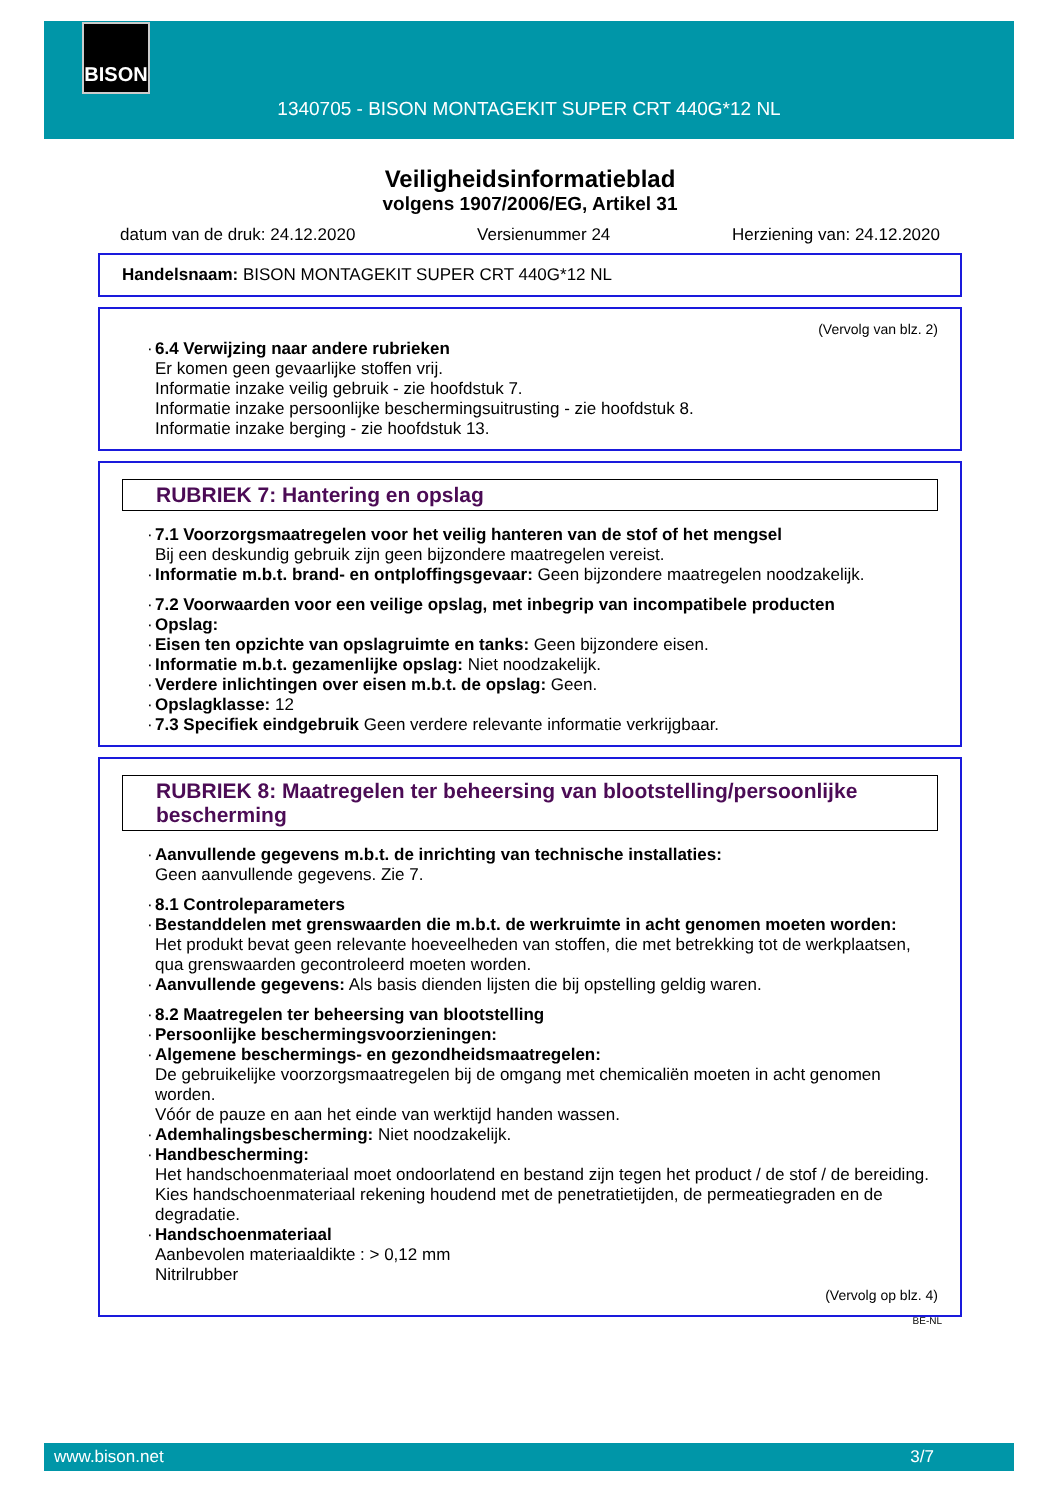BISON
1340705 - BISON MONTAGEKIT SUPER CRT 440G*12 NL
Veiligheidsinformatieblad
volgens 1907/2006/EG, Artikel 31
datum van de druk: 24.12.2020 Versienummer 24 Herziening van: 24.12.2020
Handelsnaam: BISON MONTAGEKIT SUPER CRT 440G*12 NL
(Vervolg van blz. 2)
· 6.4 Verwijzing naar andere rubrieken
Er komen geen gevaarlijke stoffen vrij.
Informatie inzake veilig gebruik - zie hoofdstuk 7.
Informatie inzake persoonlijke beschermingsuitrusting - zie hoofdstuk 8.
Informatie inzake berging - zie hoofdstuk 13.
RUBRIEK 7: Hantering en opslag
· 7.1 Voorzorgsmaatregelen voor het veilig hanteren van de stof of het mengsel
Bij een deskundig gebruik zijn geen bijzondere maatregelen vereist.
· Informatie m.b.t. brand- en ontploffingsgevaar: Geen bijzondere maatregelen noodzakelijk.
· 7.2 Voorwaarden voor een veilige opslag, met inbegrip van incompatibele producten
· Opslag:
· Eisen ten opzichte van opslagruimte en tanks: Geen bijzondere eisen.
· Informatie m.b.t. gezamenlijke opslag: Niet noodzakelijk.
· Verdere inlichtingen over eisen m.b.t. de opslag: Geen.
· Opslagklasse: 12
· 7.3 Specifiek eindgebruik Geen verdere relevante informatie verkrijgbaar.
RUBRIEK 8: Maatregelen ter beheersing van blootstelling/persoonlijke bescherming
· Aanvullende gegevens m.b.t. de inrichting van technische installaties:
Geen aanvullende gegevens. Zie 7.
· 8.1 Controleparameters
· Bestanddelen met grenswaarden die m.b.t. de werkruimte in acht genomen moeten worden:
Het produkt bevat geen relevante hoeveelheden van stoffen, die met betrekking tot de werkplaatsen, qua grenswaarden gecontroleerd moeten worden.
· Aanvullende gegevens: Als basis dienden lijsten die bij opstelling geldig waren.
· 8.2 Maatregelen ter beheersing van blootstelling
· Persoonlijke beschermingsvoorzieningen:
· Algemene beschermings- en gezondheidsmaatregelen:
De gebruikelijke voorzorgsmaatregelen bij de omgang met chemicaliën moeten in acht genomen worden.
Vóór de pauze en aan het einde van werktijd handen wassen.
· Ademhalingsbescherming: Niet noodzakelijk.
· Handbescherming:
Het handschoenmateriaal moet ondoorlatend en bestand zijn tegen het product / de stof / de bereiding.
Kies handschoenmateriaal rekening houdend met de penetratietijden, de permeatiegraden en de degradatie.
· Handschoenmateriaal
Aanbevolen materiaaldikte : > 0,12 mm
Nitrilrubber
(Vervolg op blz. 4)
BE-NL
www.bison.net 3/7